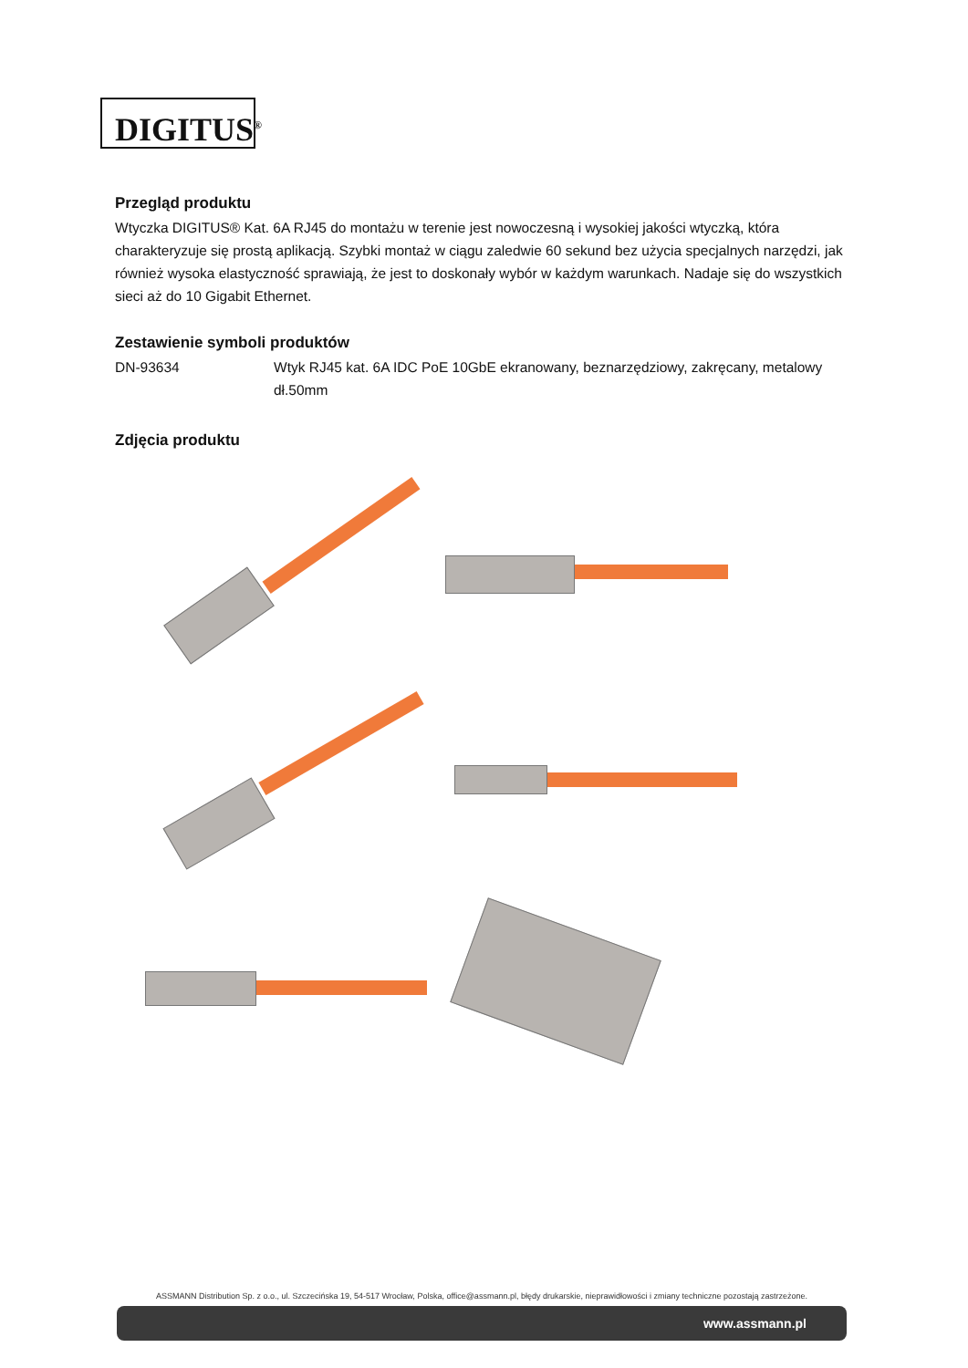DIGITUS<sup>®</sup>
Przegląd produktu
Wtyczka DIGITUS® Kat. 6A RJ45 do montażu w terenie jest nowoczesną i wysokiej jakości wtyczką, która charakteryzuje się prostą aplikacją. Szybki montaż w ciągu zaledwie 60 sekund bez użycia specjalnych narzędzi, jak również wysoka elastyczność sprawiają, że jest to doskonały wybór w każdym warunkach. Nadaje się do wszystkich sieci aż do 10 Gigabit Ethernet.
Zestawienie symboli produktów
| DN-93634 | Wtyk RJ45 kat. 6A IDC PoE 10GbE ekranowany, beznarzędziowy, zakręcany, metalowy dł.50mm |
Zdjęcia produktu
ASSMANN Distribution Sp. z o.o., ul. Szczecińska 19, 54-517 Wrocław, Polska, office@assmann.pl, błędy drukarskie, nieprawidłowości i zmiany techniczne pozostają zastrzeżone.
www.assmann.pl